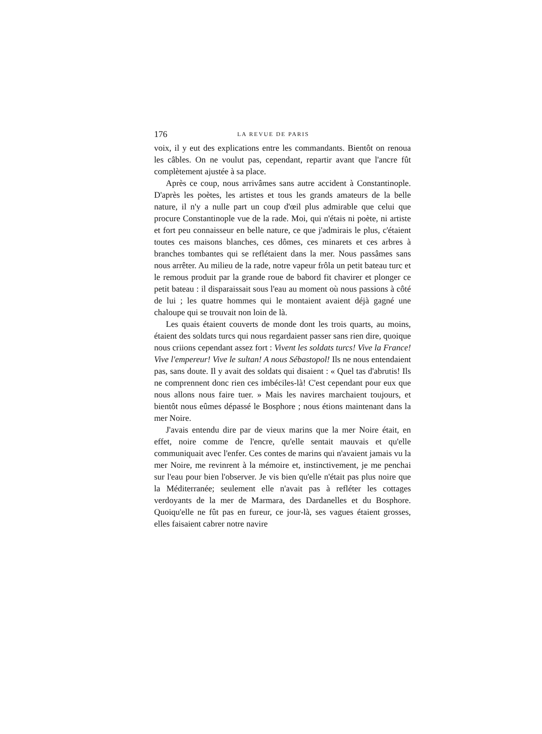176 LA REVUE DE PARIS
voix, il y eut des explications entre les commandants. Bientôt on renoua les câbles. On ne voulut pas, cependant, repartir avant que l'ancre fût complètement ajustée à sa place.
Après ce coup, nous arrivâmes sans autre accident à Constantinople. D'après les poètes, les artistes et tous les grands amateurs de la belle nature, il n'y a nulle part un coup d'œil plus admirable que celui que procure Constantinople vue de la rade. Moi, qui n'étais ni poète, ni artiste et fort peu connaisseur en belle nature, ce que j'admirais le plus, c'étaient toutes ces maisons blanches, ces dômes, ces minarets et ces arbres à branches tombantes qui se reflétaient dans la mer. Nous passâmes sans nous arrêter. Au milieu de la rade, notre vapeur frôla un petit bateau turc et le remous produit par la grande roue de babord fit chavirer et plonger ce petit bateau : il disparaissait sous l'eau au moment où nous passions à côté de lui ; les quatre hommes qui le montaient avaient déjà gagné une chaloupe qui se trouvait non loin de là.
Les quais étaient couverts de monde dont les trois quarts, au moins, étaient des soldats turcs qui nous regardaient passer sans rien dire, quoique nous criions cependant assez fort : Vivent les soldats turcs! Vive la France! Vive l'empereur! Vive le sultan! A nous Sébastopol! Ils ne nous entendaient pas, sans doute. Il y avait des soldats qui disaient : « Quel tas d'abrutis! Ils ne comprennent donc rien ces imbéciles-là! C'est cependant pour eux que nous allons nous faire tuer. » Mais les navires marchaient toujours, et bientôt nous eûmes dépassé le Bosphore ; nous étions maintenant dans la mer Noire.
J'avais entendu dire par de vieux marins que la mer Noire était, en effet, noire comme de l'encre, qu'elle sentait mauvais et qu'elle communiquait avec l'enfer. Ces contes de marins qui n'avaient jamais vu la mer Noire, me revinrent à la mémoire et, instinctivement, je me penchai sur l'eau pour bien l'observer. Je vis bien qu'elle n'était pas plus noire que la Méditerranée; seulement elle n'avait pas à refléter les cottages verdoyants de la mer de Marmara, des Dardanelles et du Bosphore. Quoiqu'elle ne fût pas en fureur, ce jour-là, ses vagues étaient grosses, elles faisaient cabrer notre navire